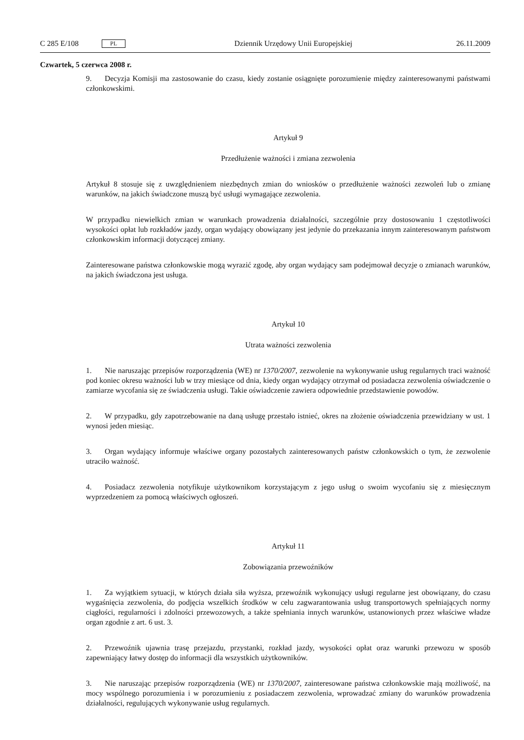C 285 E/108 PL Dziennik Urzędowy Unii Europejskiej 26.11.2009
Czwartek, 5 czerwca 2008 r.
9. Decyzja Komisji ma zastosowanie do czasu, kiedy zostanie osiągnięte porozumienie między zaintere­sowanymi państwami członkowskimi.
Artykuł 9
Przedłużenie ważności i zmiana zezwolenia
Artykuł 8 stosuje się z uwzględnieniem niezbędnych zmian do wniosków o przedłużenie ważności zezwoleń lub o zmianę warunków, na jakich świadczone muszą być usługi wymagające zezwolenia.
W przypadku niewielkich zmian w warunkach prowadzenia działalności, szczególnie przy dostosowaniu 1 częstotliwości wysokości opłat lub rozkładów jazdy, organ wydający obowiązany jest jedynie do przeka­zania innym zainteresowanym państwom członkowskim informacji dotyczącej zmiany.
Zainteresowane państwa członkowskie mogą wyrazić zgodę, aby organ wydający sam podejmował decyzje o zmianach warunków, na jakich świadczona jest usługa.
Artykuł 10
Utrata ważności zezwolenia
1. Nie naruszając przepisów rozporządzenia (WE) nr 1370/2007, zezwolenie na wykonywanie usług regularnych traci ważność pod koniec okresu ważności lub w trzy miesiące od dnia, kiedy organ wydający otrzymał od posiadacza zezwolenia oświadczenie o zamiarze wycofania się ze świadczenia usługi. Takie oświadczenie zawiera odpowiednie przedstawienie powodów.
2. W przypadku, gdy zapotrzebowanie na daną usługę przestało istnieć, okres na złożenie oświadczenia przewidziany w ust. 1 wynosi jeden miesiąc.
3. Organ wydający informuje właściwe organy pozostałych zainteresowanych państw członkowskich o tym, że zezwolenie utraciło ważność.
4. Posiadacz zezwolenia notyfikuje użytkownikom korzystającym z jego usług o swoim wycofaniu się z miesięcznym wyprzedzeniem za pomocą właściwych ogłoszeń.
Artykuł 11
Zobowiązania przewoźników
1. Za wyjątkiem sytuacji, w których działa siła wyższa, przewoźnik wykonujący usługi regularne jest obowiązany, do czasu wygaśnięcia zezwolenia, do podjęcia wszelkich środków w celu zagwarantowania usług transportowych spełniających normy ciągłości, regularności i zdolności przewozowych, a także speł­niania innych warunków, ustanowionych przez właściwe władze organ zgodnie z art. 6 ust. 3.
2. Przewoźnik ujawnia trasę przejazdu, przystanki, rozkład jazdy, wysokości opłat oraz warunki prze­wozu w sposób zapewniający łatwy dostęp do informacji dla wszystkich użytkowników.
3. Nie naruszając przepisów rozporządzenia (WE) nr 1370/2007, zainteresowane państwa członkowskie mają możliwość, na mocy wspólnego porozumienia i w porozumieniu z posiadaczem zezwolenia, wpro­wadzać zmiany do warunków prowadzenia działalności, regulujących wykonywanie usług regularnych.